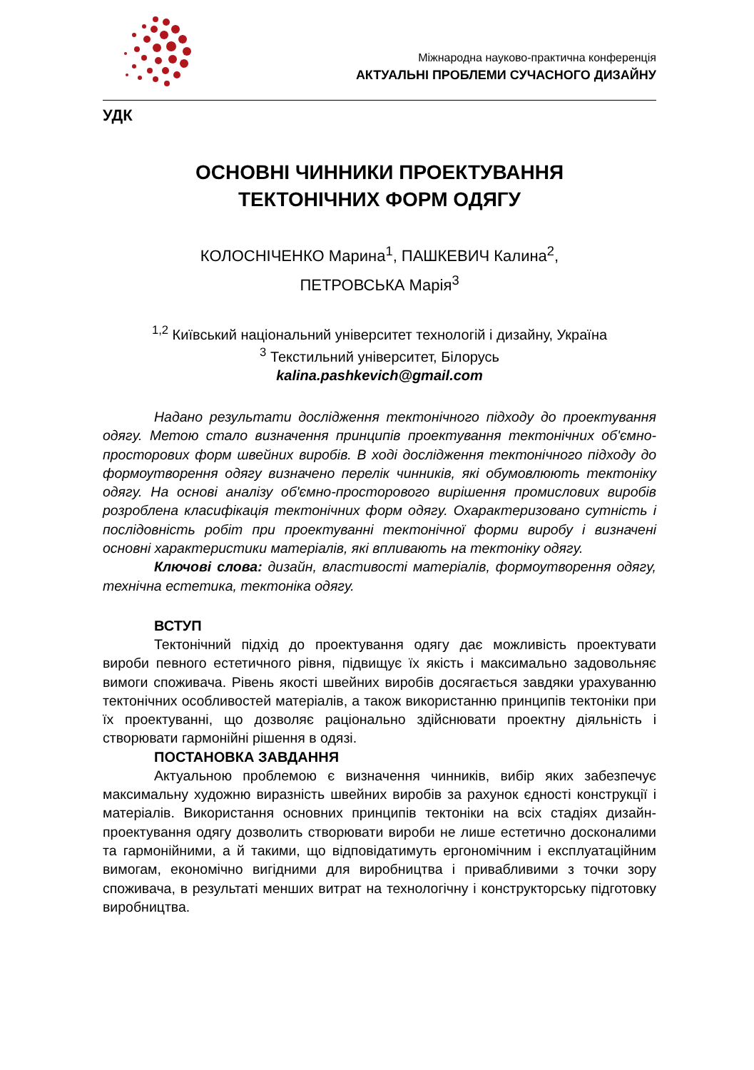Міжнародна науково-практична конференція
АКТУАЛЬНІ ПРОБЛЕМИ СУЧАСНОГО ДИЗАЙНУ
УДК
ОСНОВНІ ЧИННИКИ ПРОЕКТУВАННЯ
ТЕКТОНІЧНИХ ФОРМ ОДЯГУ
КОЛОСНІЧЕНКО Марина<sup>1</sup>, ПАШКЕВИЧ Калина<sup>2</sup>,
ПЕТРОВСЬКА Марія<sup>3</sup>
<sup>1,2</sup> Київський національний університет технологій і дизайну, Україна
<sup>3</sup> Текстильний університет, Білорусь
kalina.pashkevich@gmail.com
Надано результати дослідження тектонічного підходу до проектування одягу. Метою стало визначення принципів проектування тектонічних об'ємно-просторових форм швейних виробів. В ході дослідження тектонічного підходу до формоутворення одягу визначено перелік чинників, які обумовлюють тектоніку одягу. На основі аналізу об'ємно-просторового вирішення промислових виробів розроблена класифікація тектонічних форм одягу. Охарактеризовано сутність і послідовність робіт при проектуванні тектонічної форми виробу і визначені основні характеристики матеріалів, які впливають на тектоніку одягу.
Ключові слова: дизайн, властивості матеріалів, формоутворення одягу, технічна естетика, тектоніка одягу.
ВСТУП
Тектонічний підхід до проектування одягу дає можливість проектувати вироби певного естетичного рівня, підвищує їх якість і максимально задовольняє вимоги споживача. Рівень якості швейних виробів досягається завдяки урахуванню тектонічних особливостей матеріалів, а також використанню принципів тектоніки при їх проектуванні, що дозволяє раціонально здійснювати проектну діяльність і створювати гармонійні рішення в одязі.
ПОСТАНОВКА ЗАВДАННЯ
Актуальною проблемою є визначення чинників, вибір яких забезпечує максимальну художню виразність швейних виробів за рахунок єдності конструкції і матеріалів. Використання основних принципів тектоніки на всіх стадіях дизайн-проектування одягу дозволить створювати вироби не лише естетично досконалими та гармонійними, а й такими, що відповідатимуть ергономічним і експлуатаційним вимогам, економічно вигідними для виробництва і привабливими з точки зору споживача, в результаті менших витрат на технологічну і конструкторську підготовку виробництва.